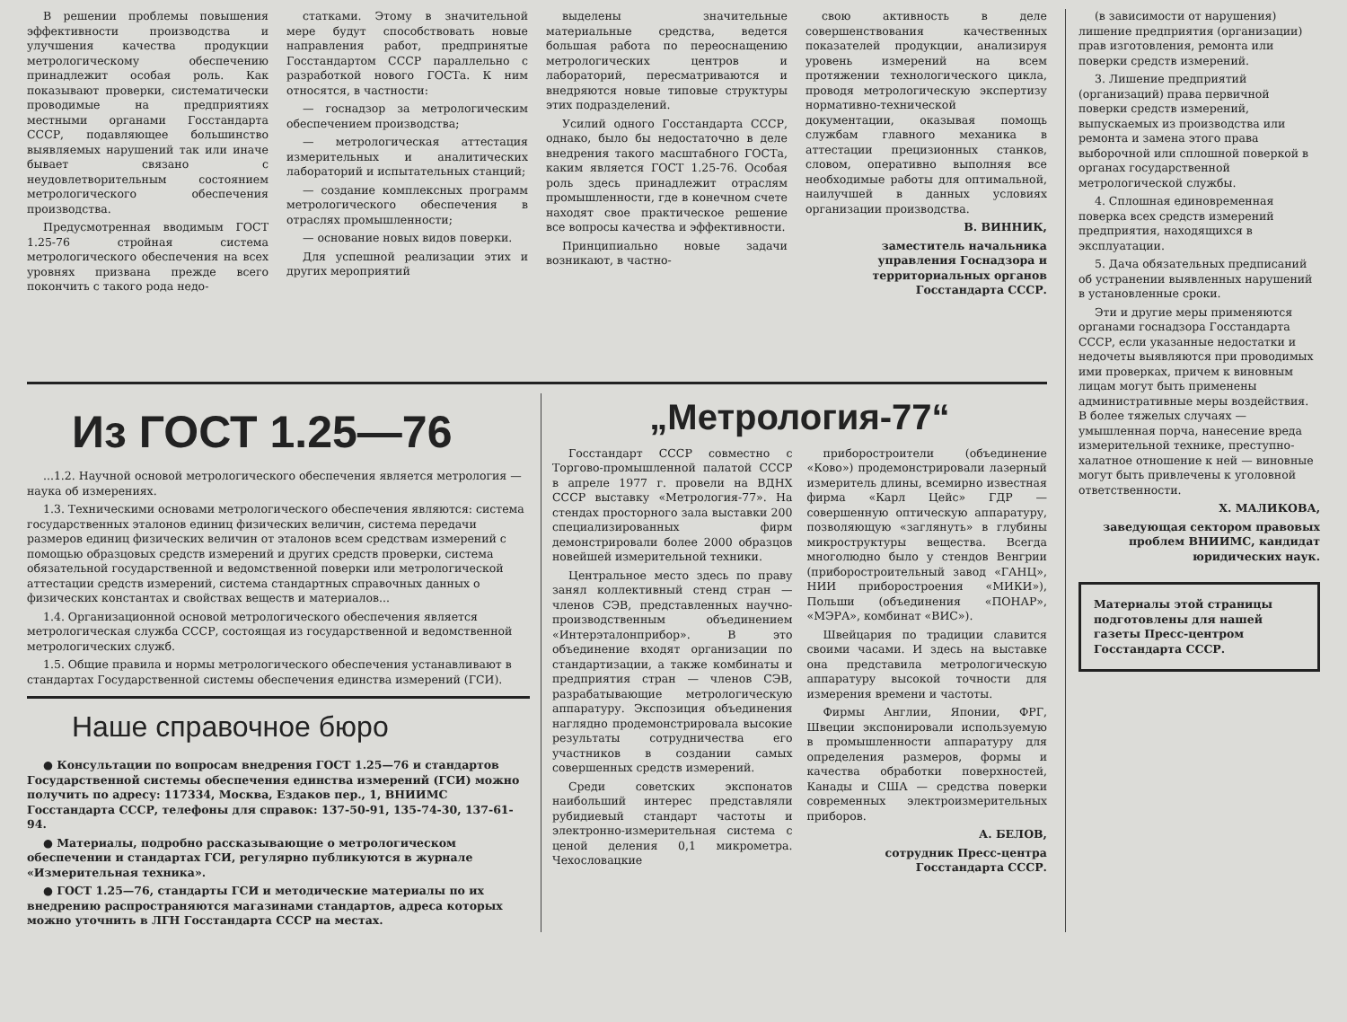В решении проблемы повышения эффективности производства и улучшения качества продукции метрологическому обеспечению принадлежит особая роль. Как показывают проверки, систематически проводимые на предприятиях местными органами Госстандарта СССР, подавляющее большинство выявляемых нарушений так или иначе бывает связано с неудовлетворительным состоянием метрологического обеспечения производства.
Предусмотренная вводимым ГОСТ 1.25-76 стройная система метрологического обеспечения на всех уровнях призвана прежде всего покончить с такого рода недо-
статками. Этому в значительной мере будут способствовать новые направления работ, предпринятые Госстандартом СССР параллельно с разработкой нового ГОСТа. К ним относятся, в частности:
— госнадзор за метрологическим обеспечением производства;
— метрологическая аттестация измерительных и аналитических лабораторий и испытательных станций;
— создание комплексных программ метрологического обеспечения в отраслях промышленности;
— основание новых видов поверки.
Для успешной реализации этих и других мероприятий
выделены значительные материальные средства, ведется большая работа по переоснащению метрологических центров и лабораторий, пересматриваются и внедряются новые типовые структуры этих подразделений.
Усилий одного Госстандарта СССР, однако, было бы недостаточно в деле внедрения такого масштабного ГОСТа, каким является ГОСТ 1.25-76. Особая роль здесь принадлежит отраслям промышленности, где в конечном счете находят свое практическое решение все вопросы качества и эффективности.
Принципиально новые задачи возникают, в частно-
свою активность в деле совершенствования качественных показателей продукции, анализируя уровень измерений на всем протяжении технологического цикла, проводя метрологическую экспертизу нормативно-технической документации, оказывая помощь службам главного механика в аттестации прецизионных станков, словом, оперативно выполняя все необходимые работы для оптимальной, наилучшей в данных условиях организации производства.
В. ВИННИК,
заместитель начальника управления Госнадзора и территориальных органов Госстандарта СССР.
Из ГОСТ 1.25—76
...1.2. Научной основой метрологического обеспечения является метрология — наука об измерениях.
1.3. Техническими основами метрологического обеспечения являются: система государственных эталонов единиц физических величин, система передачи размеров единиц физических величин от эталонов всем средствам измерений с помощью образцовых средств измерений и других средств проверки, система обязательной государственной и ведомственной поверки или метрологической аттестации средств измерений, система стандартных справочных данных о физических константах и свойствах веществ и материалов...
1.4. Организационной основой метрологического обеспечения является метрологическая служба СССР, состоящая из государственной и ведомственной метрологических служб.
1.5. Общие правила и нормы метрологического обеспечения устанавливают в стандартах Государственной системы обеспечения единства измерений (ГСИ).
Наше справочное бюро
● Консультации по вопросам внедрения ГОСТ 1.25—76 и стандартов Государственной системы обеспечения единства измерений (ГСИ) можно получить по адресу: 117334, Москва, Ездаков пер., 1, ВНИИМС Госстандарта СССР, телефоны для справок: 137-50-91, 135-74-30, 137-61-94.
● Материалы, подробно рассказывающие о метрологическом обеспечении и стандартах ГСИ, регулярно публикуются в журнале «Измерительная техника».
● ГОСТ 1.25—76, стандарты ГСИ и методические материалы по их внедрению распространяются магазинами стандартов, адреса которых можно уточнить в ЛГН Госстандарта СССР на местах.
„Метрология-77“
Госстандарт СССР совместно с Торгово-промышленной палатой СССР в апреле 1977 г. провели на ВДНХ СССР выставку «Метрология-77». На стендах просторного зала выставки 200 специализированных фирм демонстрировали более 2000 образцов новейшей измерительной техники.
Центральное место здесь по праву занял коллективный стенд стран — членов СЭВ, представленных научно-производственным объединением «Интерэталонприбор». В это объединение входят организации по стандартизации, а также комбинаты и предприятия стран — членов СЭВ, разрабатывающие метрологическую аппаратуру. Экспозиция объединения наглядно продемонстрировала высокие результаты сотрудничества его участников в создании самых совершенных средств измерений.
Среди советских экспонатов наибольший интерес представляли рубидиевый стандарт частоты и электронно-измерительная система с ценой деления 0,1 микрометра. Чехословацкие
приборостроители (объединение «Ково») продемонстрировали лазерный измеритель длины, всемирно известная фирма «Карл Цейс» ГДР — совершенную оптическую аппаратуру, позволяющую «заглянуть» в глубины микроструктуры вещества. Всегда многолюдно было у стендов Венгрии (приборостроительный завод «ГАНЦ», НИИ приборостроения «МИКИ»), Польши (объединения «ПОНАР», «МЭРА», комбинат «ВИС»).
Швейцария по традиции славится своими часами. И здесь на выставке она представила метрологическую аппаратуру высокой точности для измерения времени и частоты.
Фирмы Англии, Японии, ФРГ, Швеции экспонировали используемую в промышленности аппаратуру для определения размеров, формы и качества обработки поверхностей, Канады и США — средства поверки современных электроизмерительных приборов.
А. БЕЛОВ,
сотрудник Пресс-центра Госстандарта СССР.
(в зависимости от нарушения) лишение предприятия (организации) прав изготовления, ремонта или поверки средств измерений.
3. Лишение предприятий (организаций) права первичной поверки средств измерений, выпускаемых из производства или ремонта и замена этого права выборочной или сплошной поверкой в органах государственной метрологической службы.
4. Сплошная единовременная поверка всех средств измерений предприятия, находящихся в эксплуатации.
5. Дача обязательных предписаний об устранении выявленных нарушений в установленные сроки.
Эти и другие меры применяются органами госнадзора Госстандарта СССР, если указанные недостатки и недочеты выявляются при проводимых ими проверках, причем к виновным лицам могут быть применены административные меры воздействия. В более тяжелых случаях — умышленная порча, нанесение вреда измерительной технике, преступно-халатное отношение к ней — виновные могут быть привлечены к уголовной ответственности.
Х. МАЛИКОВА,
заведующая сектором правовых проблем ВНИИМС, кандидат юридических наук.
Материалы этой страницы подготовлены для нашей газеты Пресс-центром Госстандарта СССР.